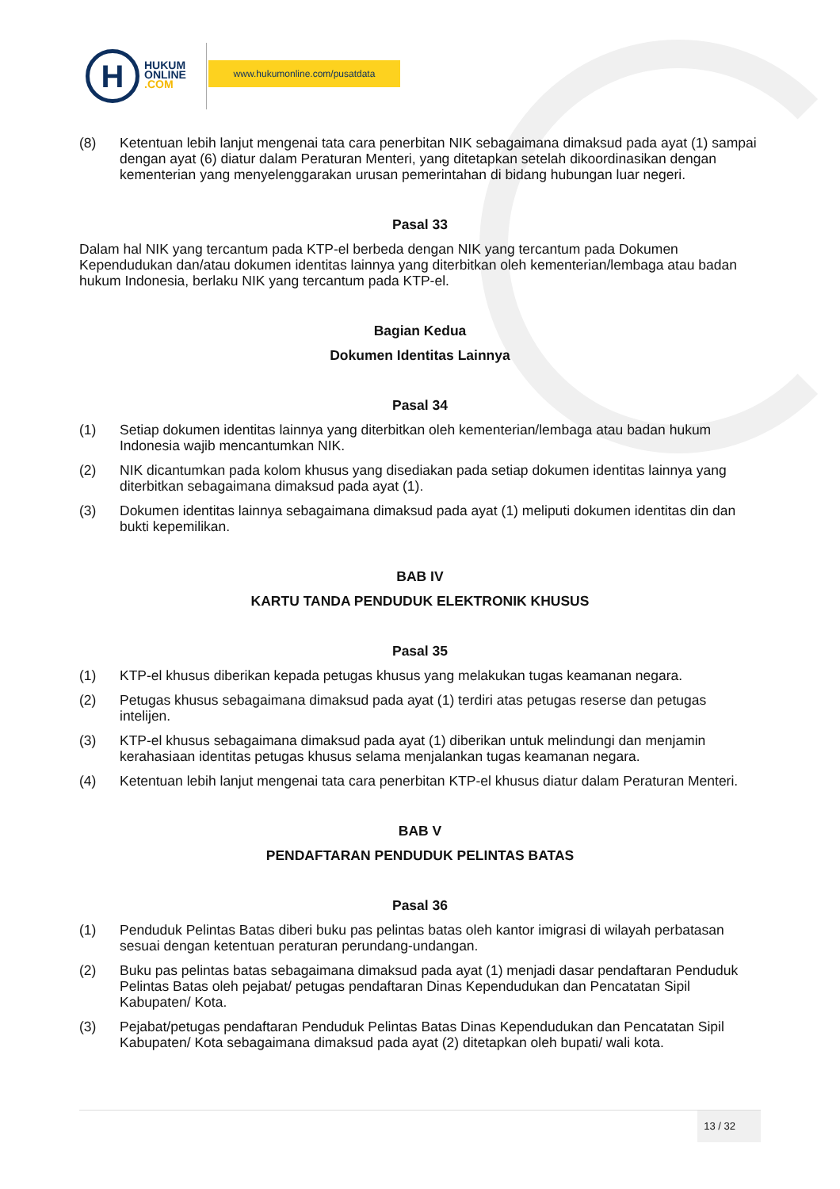H
HUKUM
ONLINE
.COM
www.hukumonline.com/pusatdata
(8) Ketentuan lebih lanjut mengenai tata cara penerbitan NIK sebagaimana dimaksud pada ayat (1) sampai dengan ayat (6) diatur dalam Peraturan Menteri, yang ditetapkan setelah dikoordinasikan dengan kementerian yang menyelenggarakan urusan pemerintahan di bidang hubungan luar negeri.
Pasal 33
Dalam hal NIK yang tercantum pada KTP-el berbeda dengan NIK yang tercantum pada Dokumen Kependudukan dan/atau dokumen identitas lainnya yang diterbitkan oleh kementerian/lembaga atau badan hukum Indonesia, berlaku NIK yang tercantum pada KTP-el.
Bagian Kedua
Dokumen Identitas Lainnya
Pasal 34
(1) Setiap dokumen identitas lainnya yang diterbitkan oleh kementerian/lembaga atau badan hukum Indonesia wajib mencantumkan NIK.
(2) NIK dicantumkan pada kolom khusus yang disediakan pada setiap dokumen identitas lainnya yang diterbitkan sebagaimana dimaksud pada ayat (1).
(3) Dokumen identitas lainnya sebagaimana dimaksud pada ayat (1) meliputi dokumen identitas din dan bukti kepemilikan.
BAB IV
KARTU TANDA PENDUDUK ELEKTRONIK KHUSUS
Pasal 35
(1) KTP-el khusus diberikan kepada petugas khusus yang melakukan tugas keamanan negara.
(2) Petugas khusus sebagaimana dimaksud pada ayat (1) terdiri atas petugas reserse dan petugas intelijen.
(3) KTP-el khusus sebagaimana dimaksud pada ayat (1) diberikan untuk melindungi dan menjamin kerahasiaan identitas petugas khusus selama menjalankan tugas keamanan negara.
(4) Ketentuan lebih lanjut mengenai tata cara penerbitan KTP-el khusus diatur dalam Peraturan Menteri.
BAB V
PENDAFTARAN PENDUDUK PELINTAS BATAS
Pasal 36
(1) Penduduk Pelintas Batas diberi buku pas pelintas batas oleh kantor imigrasi di wilayah perbatasan sesuai dengan ketentuan peraturan perundang-undangan.
(2) Buku pas pelintas batas sebagaimana dimaksud pada ayat (1) menjadi dasar pendaftaran Penduduk Pelintas Batas oleh pejabat/ petugas pendaftaran Dinas Kependudukan dan Pencatatan Sipil Kabupaten/ Kota.
(3) Pejabat/petugas pendaftaran Penduduk Pelintas Batas Dinas Kependudukan dan Pencatatan Sipil Kabupaten/ Kota sebagaimana dimaksud pada ayat (2) ditetapkan oleh bupati/ wali kota.
13 / 32